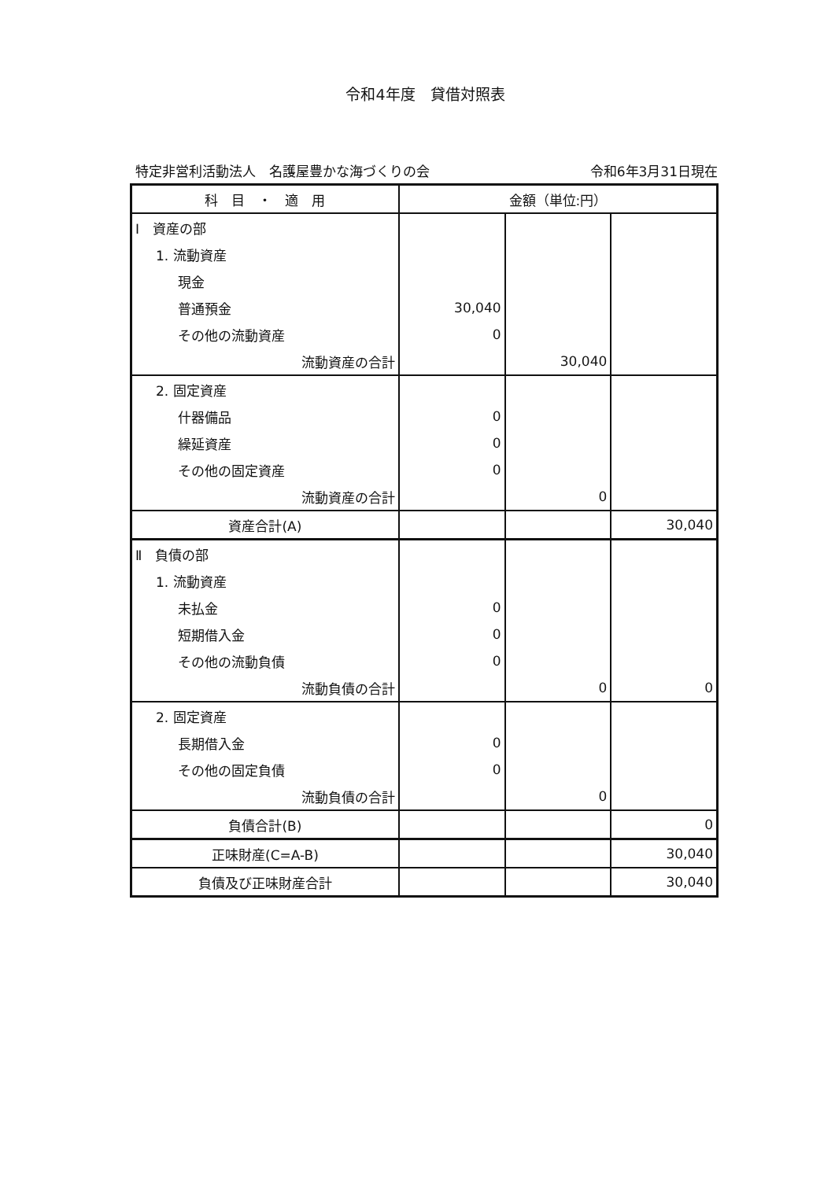令和4年度　貸借対照表
特定非営利活動法人　名護屋豊かな海づくりの会 令和6年3月31日現在
| 科 目 ・ 適 用 | 金額（単位:円） | | |
| --- | --- | --- | --- |
| Ⅰ 資産の部 | | | |
| 1. 流動資産 | | | |
| 現金 | | | |
| 普通預金 | 30,040 | | |
| その他の流動資産 | 0 | | |
| 流動資産の合計 | | 30,040 | |
| 2. 固定資産 | | | |
| 什器備品 | 0 | | |
| 繰延資産 | 0 | | |
| その他の固定資産 | 0 | | |
| 流動資産の合計 | | 0 | |
| 資産合計(A) | | | 30,040 |
| Ⅱ 負債の部 | | | |
| 1. 流動資産 | | | |
| 未払金 | 0 | | |
| 短期借入金 | 0 | | |
| その他の流動負債 | 0 | | |
| 流動負債の合計 | | 0 | 0 |
| 2. 固定資産 | | | |
| 長期借入金 | 0 | | |
| その他の固定負債 | 0 | | |
| 流動負債の合計 | | 0 | |
| 負債合計(B) | | | 0 |
| 正味財産(C=A-B) | | | 30,040 |
| 負債及び正味財産合計 | | | 30,040 |